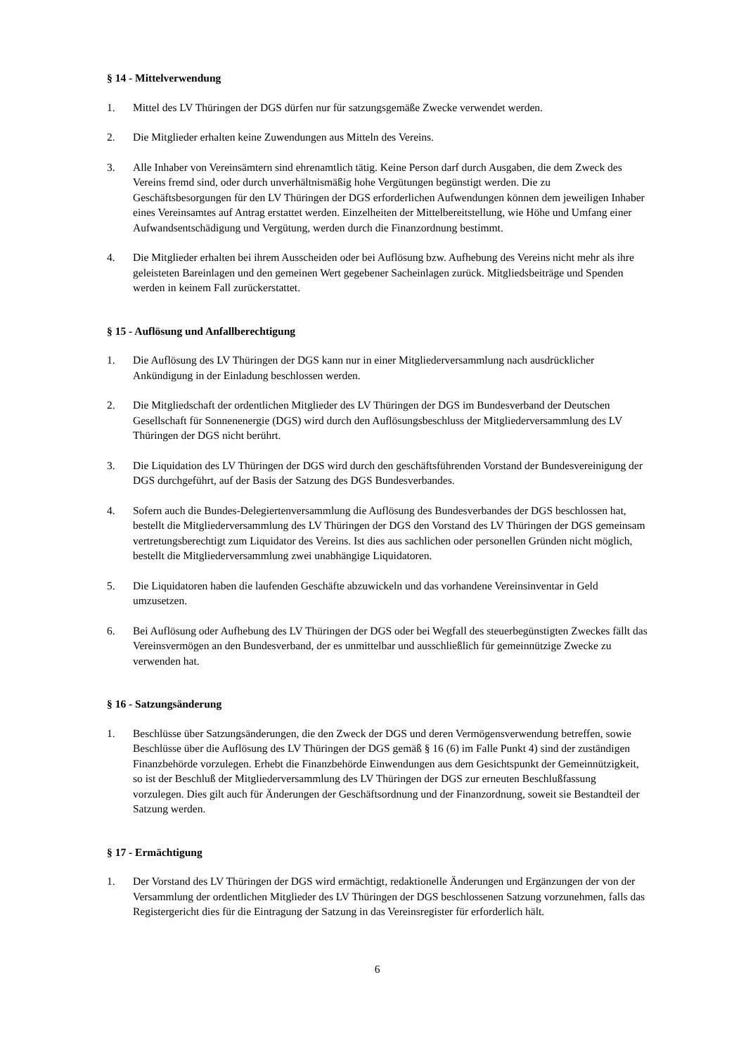§ 14 - Mittelverwendung
1. Mittel des LV Thüringen der DGS dürfen nur für satzungsgemäße Zwecke verwendet werden.
2. Die Mitglieder erhalten keine Zuwendungen aus Mitteln des Vereins.
3. Alle Inhaber von Vereinsämtern sind ehrenamtlich tätig. Keine Person darf durch Ausgaben, die dem Zweck des Vereins fremd sind, oder durch unverhältnismäßig hohe Vergütungen begünstigt werden. Die zu Geschäftsbesorgungen für den LV Thüringen der DGS erforderlichen Aufwendungen können dem jeweiligen Inhaber eines Vereinsamtes auf Antrag erstattet werden. Einzelheiten der Mittelbereitstellung, wie Höhe und Umfang einer Aufwandsentschädigung und Vergütung, werden durch die Finanzordnung bestimmt.
4. Die Mitglieder erhalten bei ihrem Ausscheiden oder bei Auflösung bzw. Aufhebung des Vereins nicht mehr als ihre geleisteten Bareinlagen und den gemeinen Wert gegebener Sacheinlagen zurück. Mitgliedsbeiträge und Spenden werden in keinem Fall zurückerstattet.
§ 15 - Auflösung und Anfallberechtigung
1. Die Auflösung des LV Thüringen der DGS kann nur in einer Mitgliederversammlung nach ausdrücklicher Ankündigung in der Einladung beschlossen werden.
2. Die Mitgliedschaft der ordentlichen Mitglieder des LV Thüringen der DGS im Bundesverband der Deutschen Gesellschaft für Sonnenenergie (DGS) wird durch den Auflösungsbeschluss der Mitgliederversammlung des LV Thüringen der DGS nicht berührt.
3. Die Liquidation des LV Thüringen der DGS wird durch den geschäftsführenden Vorstand der Bundesvereinigung der DGS durchgeführt, auf der Basis der Satzung des DGS Bundesverbandes.
4. Sofern auch die Bundes-Delegiertenversammlung die Auflösung des Bundesverbandes der DGS beschlossen hat, bestellt die Mitgliederversammlung des LV Thüringen der DGS den Vorstand des LV Thüringen der DGS gemeinsam vertretungsberechtigt zum Liquidator des Vereins. Ist dies aus sachlichen oder personellen Gründen nicht möglich, bestellt die Mitgliederversammlung zwei unabhängige Liquidatoren.
5. Die Liquidatoren haben die laufenden Geschäfte abzuwickeln und das vorhandene Vereinsinventar in Geld umzusetzen.
6. Bei Auflösung oder Aufhebung des LV Thüringen der DGS oder bei Wegfall des steuerbegünstigten Zweckes fällt das Vereinsvermögen an den Bundesverband, der es unmittelbar und ausschließlich für gemeinnützige Zwecke zu verwenden hat.
§ 16 - Satzungsänderung
1. Beschlüsse über Satzungsänderungen, die den Zweck der DGS und deren Vermögensverwendung betreffen, sowie Beschlüsse über die Auflösung des LV Thüringen der DGS gemäß § 16 (6) im Falle Punkt 4) sind der zuständigen Finanzbehörde vorzulegen. Erhebt die Finanzbehörde Einwendungen aus dem Gesichtspunkt der Gemeinnützigkeit, so ist der Beschluß der Mitgliederversammlung des LV Thüringen der DGS zur erneuten Beschlußfassung vorzulegen. Dies gilt auch für Änderungen der Geschäftsordnung und der Finanzordnung, soweit sie Bestandteil der Satzung werden.
§ 17 - Ermächtigung
1. Der Vorstand des LV Thüringen der DGS wird ermächtigt, redaktionelle Änderungen und Ergänzungen der von der Versammlung der ordentlichen Mitglieder des LV Thüringen der DGS beschlossenen Satzung vorzunehmen, falls das Registergericht dies für die Eintragung der Satzung in das Vereinsregister für erforderlich hält.
6